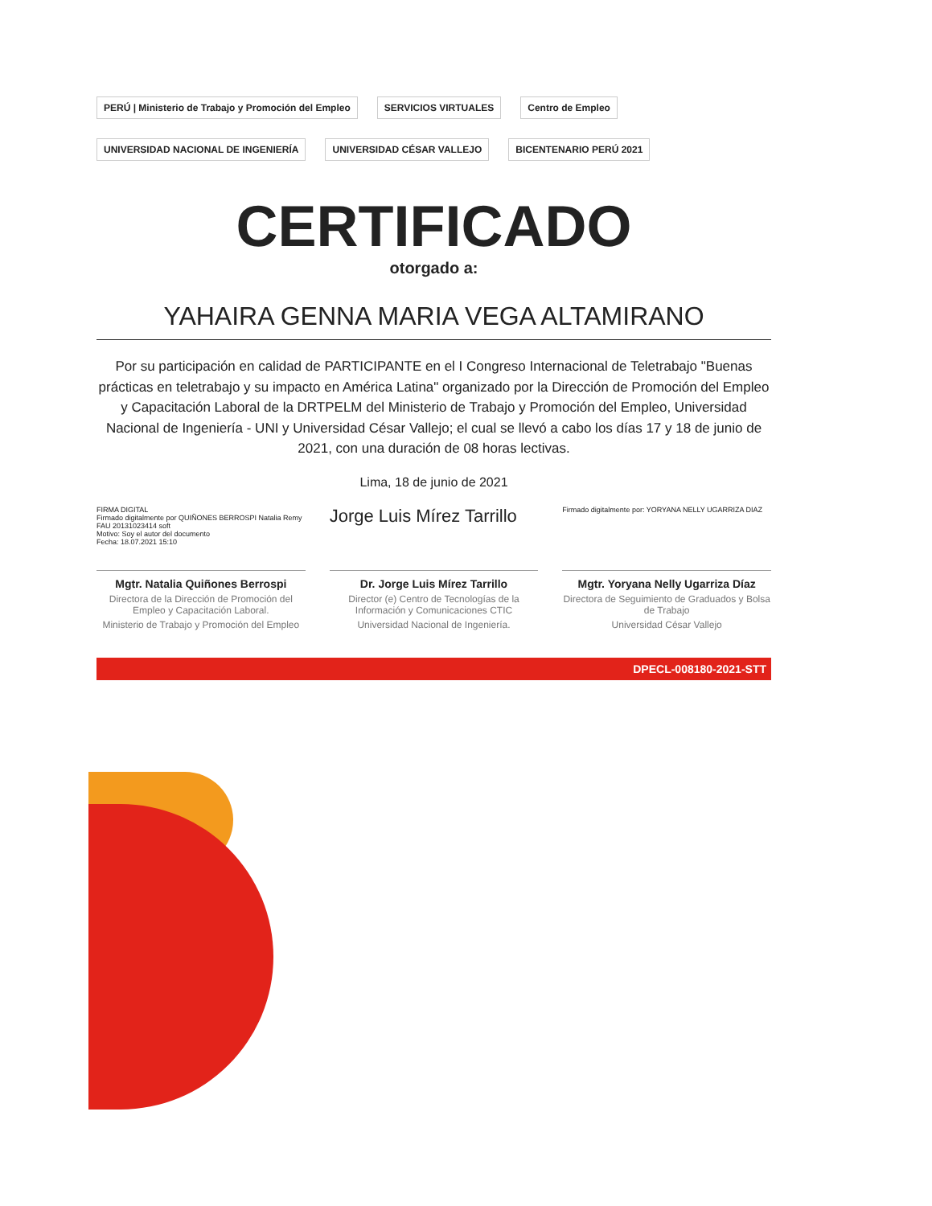PERÚ | Ministerio de Trabajo y Promoción del Empleo SERVICIOS VIRTUALES Centro de Empleo UNIVERSIDAD NACIONAL DE INGENIERÍA UNIVERSIDAD CÉSAR VALLEJO BICENTENARIO PERÚ 2021
CERTIFICADO
otorgado a:
YAHAIRA GENNA MARIA VEGA ALTAMIRANO
Por su participación en calidad de PARTICIPANTE en el I Congreso Internacional de Teletrabajo "Buenas prácticas en teletrabajo y su impacto en América Latina" organizado por la Dirección de Promoción del Empleo y Capacitación Laboral de la DRTPELM del Ministerio de Trabajo y Promoción del Empleo, Universidad Nacional de Ingeniería - UNI y Universidad César Vallejo; el cual se llevó a cabo los días 17 y 18 de junio de 2021, con una duración de 08 horas lectivas.
Lima, 18 de junio de 2021
FIRMA DIGITAL
Firmado digitalmente por QUIÑONES BERROSPI Natalia Remy FAU 20131023414 soft
Motivo: Soy el autor del documento
Fecha: 18.07.2021 15:10
Mgtr. Natalia Quiñones Berrospi
Directora de la Dirección de Promoción del Empleo y Capacitación Laboral.
Ministerio de Trabajo y Promoción del Empleo
Jorge Luis Mírez Tarrillo
Dr. Jorge Luis Mírez Tarrillo
Director (e) Centro de Tecnologías de la Información y Comunicaciones CTIC
Universidad Nacional de Ingeniería.
Firmado digitalmente por: YORYANA NELLY UGARRIZA DIAZ
Mgtr. Yoryana Nelly Ugarriza Díaz
Directora de Seguimiento de Graduados y Bolsa de Trabajo
Universidad César Vallejo
DPECL-008180-2021-STT